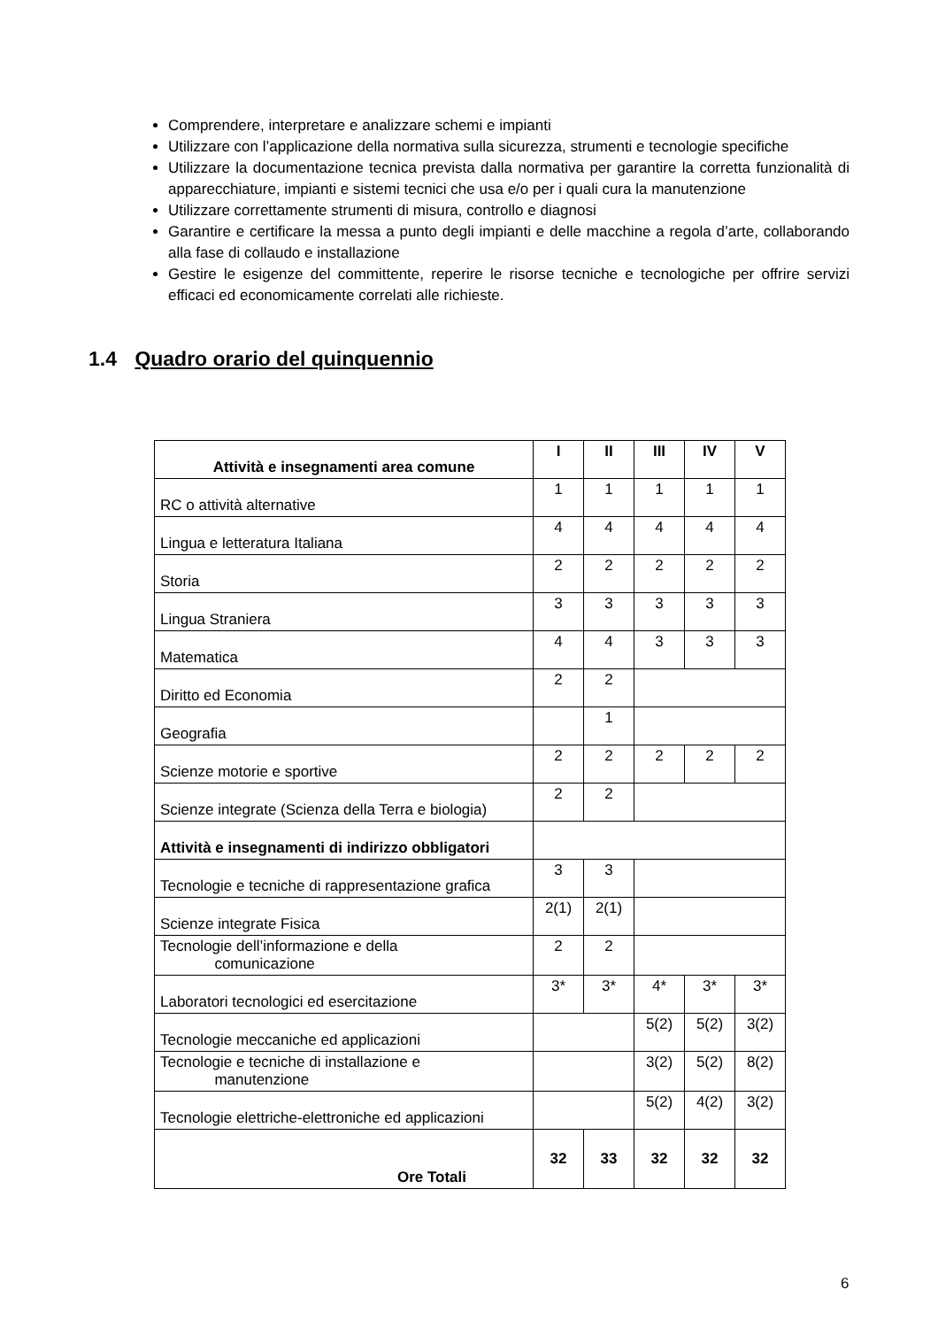Comprendere, interpretare e analizzare schemi e impianti
Utilizzare con l’applicazione della normativa sulla sicurezza, strumenti e tecnologie specifiche
Utilizzare la documentazione tecnica prevista dalla normativa per garantire la corretta funzionalità di apparecchiature, impianti e sistemi tecnici che usa e/o per i quali cura la manutenzione
Utilizzare correttamente strumenti di misura, controllo e diagnosi
Garantire e certificare la messa a punto degli impianti e delle macchine a regola d’arte, collaborando alla fase di collaudo e installazione
Gestire le esigenze del committente, reperire le risorse tecniche e tecnologiche per offrire servizi efficaci ed economicamente correlati alle richieste.
1.4 Quadro orario del quinquennio
| Attività e insegnamenti area comune | I | II | III | IV | V |
| --- | --- | --- | --- | --- | --- |
| RC o attività alternative | 1 | 1 | 1 | 1 | 1 |
| Lingua e letteratura Italiana | 4 | 4 | 4 | 4 | 4 |
| Storia | 2 | 2 | 2 | 2 | 2 |
| Lingua Straniera | 3 | 3 | 3 | 3 | 3 |
| Matematica | 4 | 4 | 3 | 3 | 3 |
| Diritto ed Economia | 2 | 2 | | | |
| Geografia | | 1 | | | |
| Scienze motorie e sportive | 2 | 2 | 2 | 2 | 2 |
| Scienze integrate (Scienza della Terra e biologia) | 2 | 2 | | | |
| Attività e insegnamenti di indirizzo obbligatori | | | | | |
| Tecnologie e tecniche di rappresentazione grafica | 3 | 3 | | | |
| Scienze integrate Fisica | 2(1) | 2(1) | | | |
| Tecnologie dell’informazione e della comunicazione | 2 | 2 | | | |
| Laboratori tecnologici ed esercitazione | 3* | 3* | 4* | 3* | 3* |
| Tecnologie meccaniche ed applicazioni | | | 5(2) | 5(2) | 3(2) |
| Tecnologie e tecniche di installazione e manutenzione | | | 3(2) | 5(2) | 8(2) |
| Tecnologie elettriche-elettroniche ed applicazioni | | | 5(2) | 4(2) | 3(2) |
| Ore Totali | 32 | 33 | 32 | 32 | 32 |
6